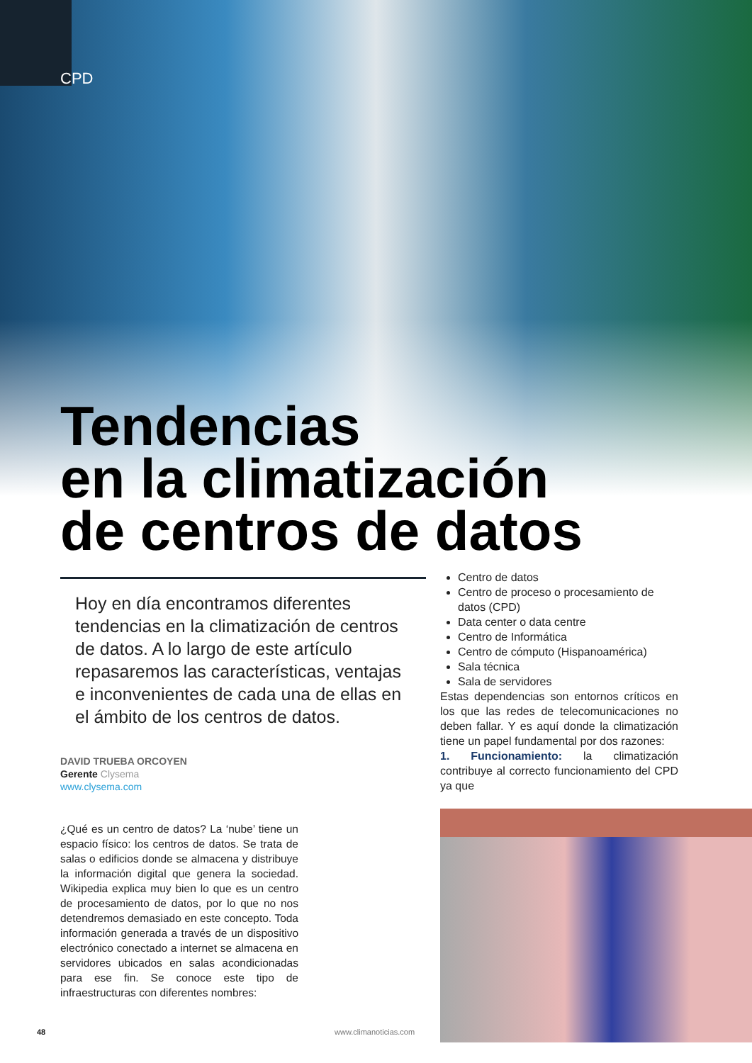CPD
Tendencias
en la climatización
de centros de datos
Hoy en día encontramos diferentes tendencias en la climatización de centros de datos. A lo largo de este artículo repasaremos las características, ventajas e inconvenientes de cada una de ellas en el ámbito de los centros de datos.
DAVID TRUEBA ORCOYEN
Gerente Clysema
www.clysema.com
¿Qué es un centro de datos? La ‘nube’ tiene un espacio físico: los centros de datos. Se trata de salas o edificios donde se almacena y distribuye la información digital que genera la sociedad. Wikipedia explica muy bien lo que es un centro de procesamiento de datos, por lo que no nos detendremos demasiado en este concepto. Toda información generada a través de un dispositivo electrónico conectado a internet se almacena en servidores ubicados en salas acondicionadas para ese fin. Se conoce este tipo de infraestructuras con diferentes nombres:
Centro de datos
Centro de proceso o procesamiento de datos (CPD)
Data center o data centre
Centro de Informática
Centro de cómputo (Hispanoamérica)
Sala técnica
Sala de servidores
Estas dependencias son entornos críticos en los que las redes de telecomunicaciones no deben fallar. Y es aquí donde la climatización tiene un papel fundamental por dos razones:
1. Funcionamiento: la climatización contribuye al correcto funcionamiento del CPD ya que
48 www.climanoticias.com